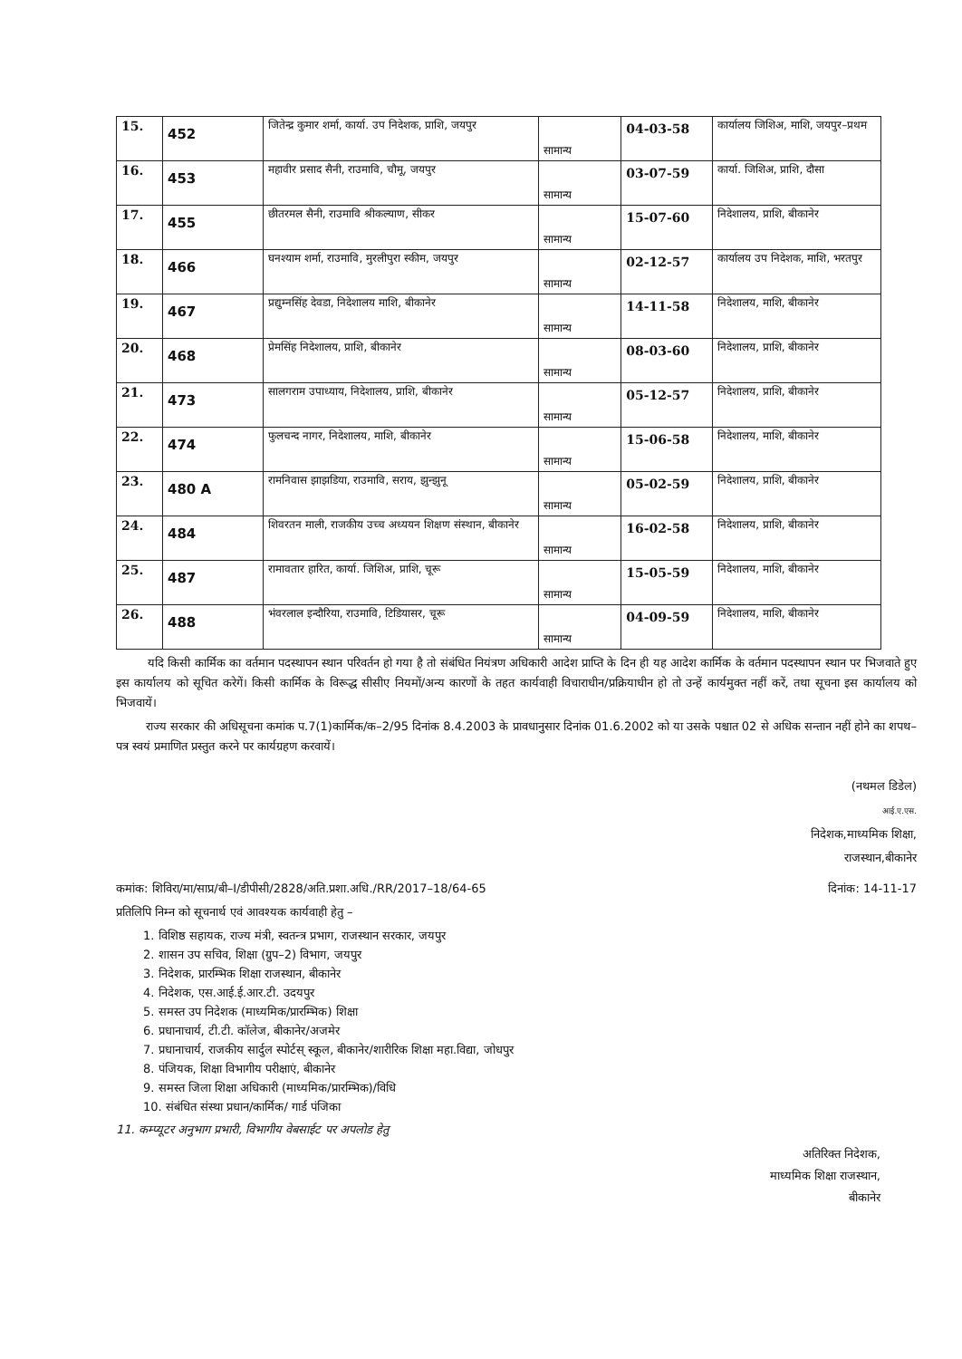| 15. | 452 | जितेन्द्र कुमार शर्मा, कार्या. उप निदेशक, प्राशि, जयपुर | सामान्य | 04-03-58 | कार्यालय जिशिअ, माशि, जयपुर–प्रथम |
| 16. | 453 | महावीर प्रसाद सैनी, राउमावि, चौमू, जयपुर | सामान्य | 03-07-59 | कार्या. जिशिअ, प्राशि, दौसा |
| 17. | 455 | छीतरमल सैनी, राउमावि श्रीकल्याण, सीकर | सामान्य | 15-07-60 | निदेशालय, प्राशि, बीकानेर |
| 18. | 466 | घनश्याम शर्मा, राउमावि, मुरलीपुरा स्कीम, जयपुर | सामान्य | 02-12-57 | कार्यालय उप निदेशक, माशि, भरतपुर |
| 19. | 467 | प्रद्युम्नसिंह देवडा, निदेशालय माशि, बीकानेर | सामान्य | 14-11-58 | निदेशालय, माशि, बीकानेर |
| 20. | 468 | प्रेमसिंह निदेशालय, प्राशि, बीकानेर | सामान्य | 08-03-60 | निदेशालय, प्राशि, बीकानेर |
| 21. | 473 | सालगराम उपाध्याय, निदेशालय, प्राशि, बीकानेर | सामान्य | 05-12-57 | निदेशालय, प्राशि, बीकानेर |
| 22. | 474 | फुलचन्द नागर, निदेशालय, माशि, बीकानेर | सामान्य | 15-06-58 | निदेशालय, माशि, बीकानेर |
| 23. | 480 A | रामनिवास झाझडिया, राउमावि, सराय, झुन्झुनू | सामान्य | 05-02-59 | निदेशालय, प्राशि, बीकानेर |
| 24. | 484 | शिवरतन माली, राजकीय उच्च अध्ययन शिक्षण संस्थान, बीकानेर | सामान्य | 16-02-58 | निदेशालय, प्राशि, बीकानेर |
| 25. | 487 | रामावतार हारित, कार्या. जिशिअ, प्राशि, चूरू | सामान्य | 15-05-59 | निदेशालय, माशि, बीकानेर |
| 26. | 488 | भंवरलाल इन्दौरिया, राउमावि, टिडियासर, चूरू | सामान्य | 04-09-59 | निदेशालय, माशि, बीकानेर |
यदि किसी कार्मिक का वर्तमान पदस्थापन स्थान परिवर्तन हो गया है तो संबंधित नियंत्रण अधिकारी आदेश प्राप्ति के दिन ही यह आदेश कार्मिक के वर्तमान पदस्थापन स्थान पर भिजवाते हुए इस कार्यालय को सूचित करेगें। किसी कार्मिक के विरूद्ध सीसीए नियमों/अन्य कारणों के तहत कार्यवाही विचाराधीन/प्रक्रियाधीन हो तो उन्हें कार्यमुक्त नहीं करें, तथा सूचना इस कार्यालय को भिजवायें।
राज्य सरकार की अधिसूचना कमांक प.7(1)कार्मिक/क–2/95 दिनांक 8.4.2003 के प्रावधानुसार दिनांक 01.6.2002 को या उसके पश्चात 02 से अधिक सन्तान नहीं होने का शपथ–पत्र स्वयं प्रमाणित प्रस्तुत करने पर कार्यग्रहण करवायें।
(नथमल डिडेल)
आई.ए.एस.
निदेशक,माध्यमिक शिक्षा,
राजस्थान,बीकानेर
कमांक: शिविरा/मा/साप्र/बी–I/डीपीसी/2828/अति.प्रशा.अधि./RR/2017–18/64-65 दिनांक: 14-11-17
प्रतिलिपि निम्न को सूचनार्थ एवं आवश्यक कार्यवाही हेतु –
1. विशिष्ठ सहायक, राज्य मंत्री, स्वतन्त्र प्रभाग, राजस्थान सरकार, जयपुर
2. शासन उप सचिव, शिक्षा (ग्रुप–2) विभाग, जयपुर
3. निदेशक, प्रारम्भिक शिक्षा राजस्थान, बीकानेर
4. निदेशक, एस.आई.ई.आर.टी. उदयपुर
5. समस्त उप निदेशक (माध्यमिक/प्रारम्भिक) शिक्षा
6. प्रधानाचार्य, टी.टी. कॉलेज, बीकानेर/अजमेर
7. प्रधानाचार्य, राजकीय सार्दुल स्पोर्टस् स्कूल, बीकानेर/शारीरिक शिक्षा महा.विद्या, जोधपुर
8. पंजियक, शिक्षा विभागीय परीक्षाएं, बीकानेर
9. समस्त जिला शिक्षा अधिकारी (माध्यमिक/प्रारम्भिक)/विधि
10. संबंधित संस्था प्रधान/कार्मिक/ गार्ड पंजिका
11. कम्प्यूटर अनुभाग प्रभारी, विभागीय वेबसाईट पर अपलोड हेतु
अतिरिक्त निदेशक,
माध्यमिक शिक्षा राजस्थान,
बीकानेर